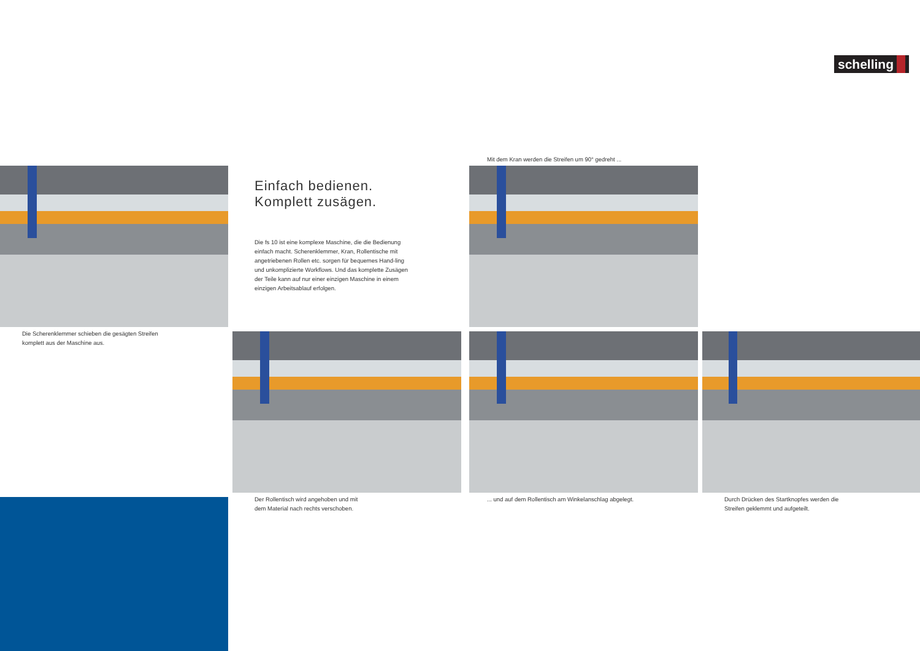schelling
Mit dem Kran werden die Streifen um 90° gedreht ...
Einfach bedienen.
Komplett zusägen.
Die fs 10 ist eine komplexe Maschine, die die Bedienung einfach macht. Scherenklemmer, Kran, Rollentische mit angetriebenen Rollen etc. sorgen für bequemes Hand-ling und unkomplizierte Workflows. Und das komplette Zusägen der Teile kann auf nur einer einzigen Maschine in einem einzigen Arbeitsablauf erfolgen.
Die Scherenklemmer schieben die gesägten Streifen
komplett aus der Maschine aus.
Der Rollentisch wird angehoben und mit
dem Material nach rechts verschoben.
... und auf dem Rollentisch am Winkelanschlag abgelegt.
Durch Drücken des Startknopfes werden die
Streifen geklemmt und aufgeteilt.